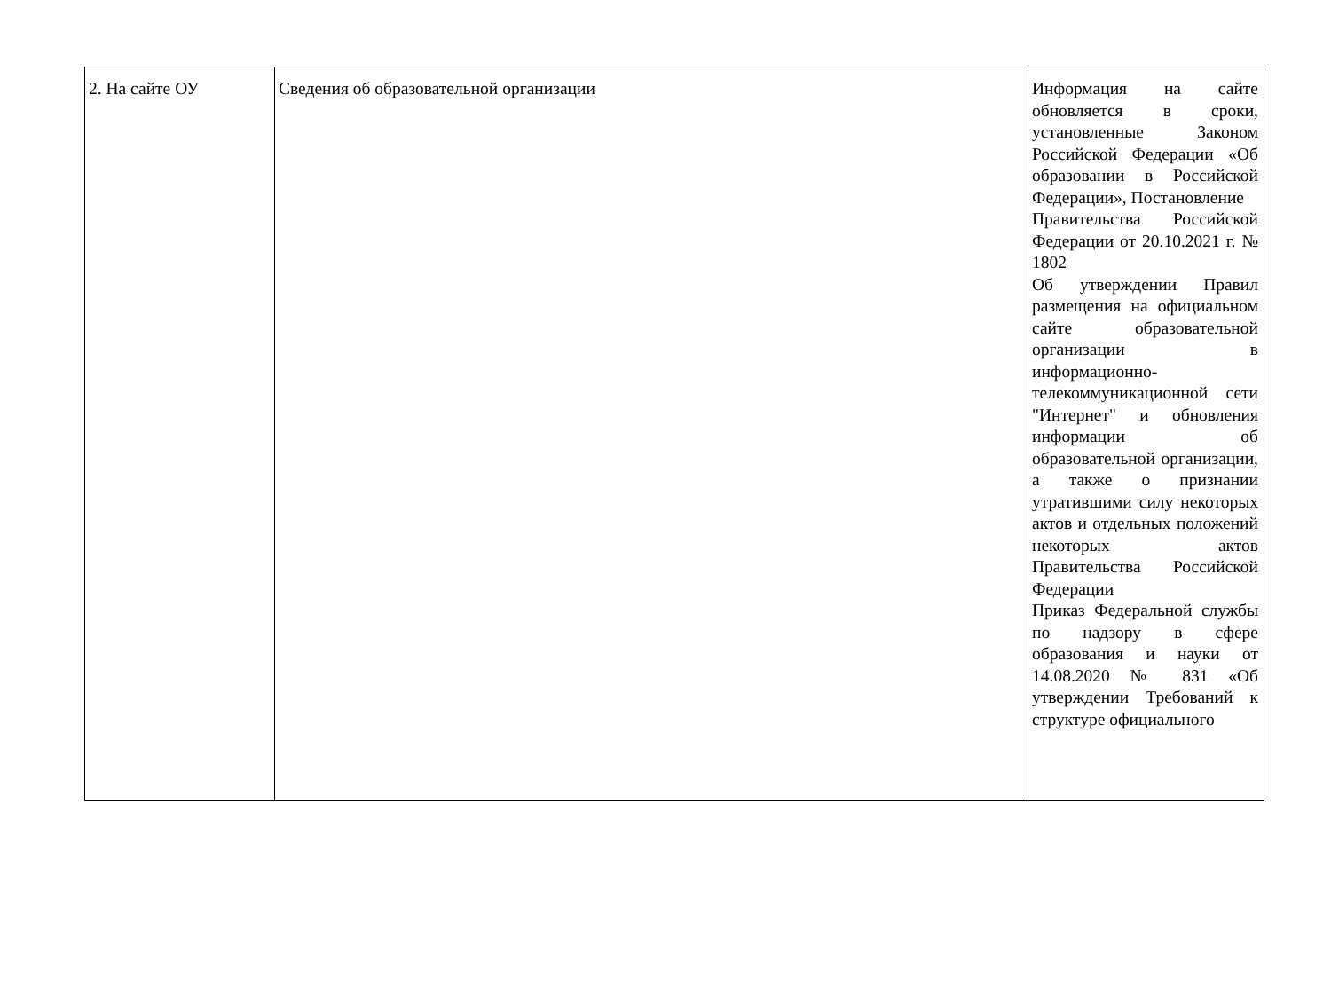| 2. На сайте ОУ | Сведения об образовательной организации | Информация на сайте обновляется в сроки, установленные Законом Российской Федерации «Об образовании в Российской Федерации», Постановление Правительства Российской Федерации от 20.10.2021 г. № 1802 Об утверждении Правил размещения на официальном сайте образовательной организации в информационно-телекоммуникационной сети "Интернет" и обновления информации об образовательной организации, а также о признании утратившими силу некоторых актов и отдельных положений некоторых актов Правительства Российской Федерации Приказ Федеральной службы по надзору в сфере образования и науки от 14.08.2020 № 831 «Об утверждении Требований к структуре официального |